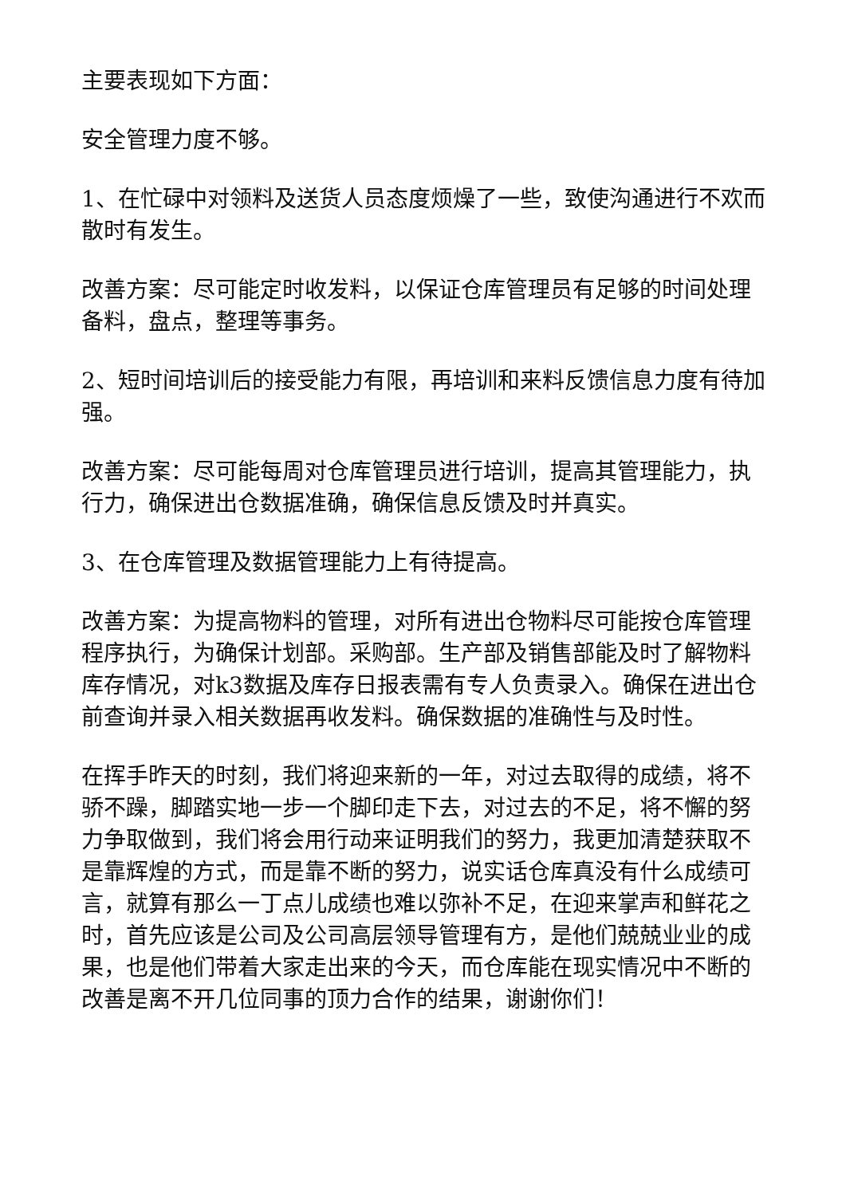主要表现如下方面：
安全管理力度不够。
1、在忙碌中对领料及送货人员态度烦燥了一些，致使沟通进行不欢而散时有发生。
改善方案：尽可能定时收发料，以保证仓库管理员有足够的时间处理备料，盘点，整理等事务。
2、短时间培训后的接受能力有限，再培训和来料反馈信息力度有待加强。
改善方案：尽可能每周对仓库管理员进行培训，提高其管理能力，执行力，确保进出仓数据准确，确保信息反馈及时并真实。
3、在仓库管理及数据管理能力上有待提高。
改善方案：为提高物料的管理，对所有进出仓物料尽可能按仓库管理程序执行，为确保计划部。采购部。生产部及销售部能及时了解物料库存情况，对k3数据及库存日报表需有专人负责录入。确保在进出仓前查询并录入相关数据再收发料。确保数据的准确性与及时性。
在挥手昨天的时刻，我们将迎来新的一年，对过去取得的成绩，将不骄不躁，脚踏实地一步一个脚印走下去，对过去的不足，将不懈的努力争取做到，我们将会用行动来证明我们的努力，我更加清楚获取不是靠辉煌的方式，而是靠不断的努力，说实话仓库真没有什么成绩可言，就算有那么一丁点儿成绩也难以弥补不足，在迎来掌声和鲜花之时，首先应该是公司及公司高层领导管理有方，是他们兢兢业业的成果，也是他们带着大家走出来的今天，而仓库能在现实情况中不断的改善是离不开几位同事的顶力合作的结果，谢谢你们！